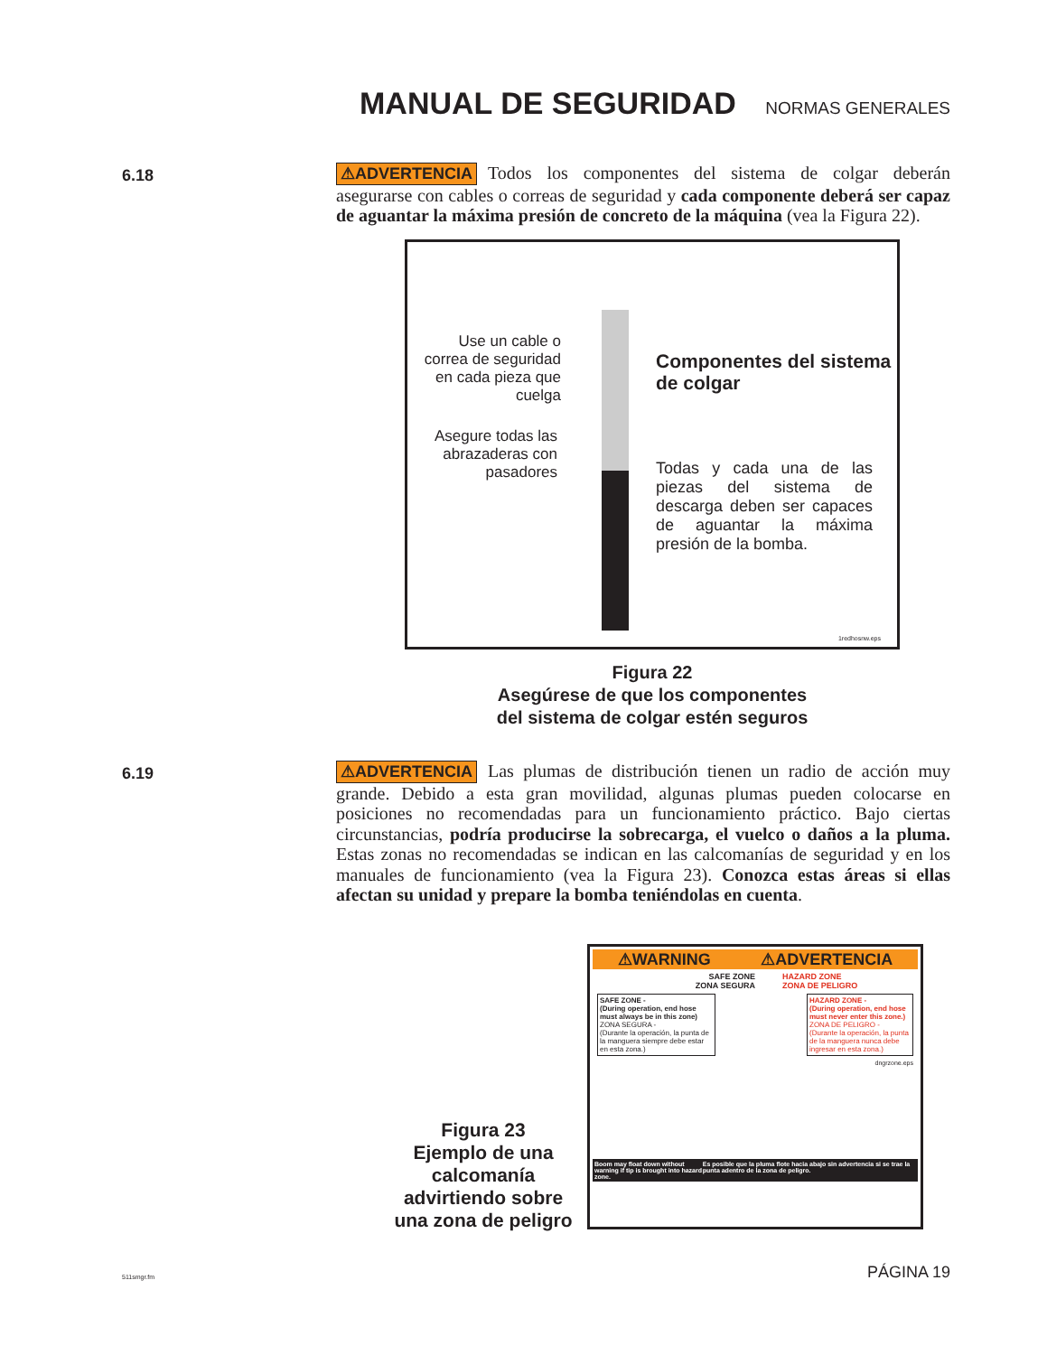MANUAL DE SEGURIDAD
NORMAS GENERALES
6.18
⚠ADVERTENCIA Todos los componentes del sistema de colgar deberán asegurarse con cables o correas de seguridad y cada componente deberá ser capaz de aguantar la máxima presión de concreto de la máquina (vea la Figura 22).
Use un cable o correa de seguridad en cada pieza que cuelga
Asegure todas las abrazaderas con pasadores
Componentes del sistema de colgar
Todas y cada una de las piezas del sistema de descarga deben ser capaces de aguantar la máxima presión de la bomba.
1redhosnw.eps
Figura 22
Asegúrese de que los componentes
del sistema de colgar estén seguros
6.19
⚠ADVERTENCIA Las plumas de distribución tienen un radio de acción muy grande. Debido a esta gran movilidad, algunas plumas pueden colocarse en posiciones no recomendadas para un funcionamiento práctico. Bajo ciertas circunstancias, podría producirse la sobrecarga, el vuelco o daños a la pluma. Estas zonas no recomendadas se indican en las calcomanías de seguridad y en los manuales de funcionamiento (vea la Figura 23). Conozca estas áreas si ellas afectan su unidad y prepare la bomba teniéndolas en cuenta.
Figura 23
Ejemplo de una calcomanía advirtiendo sobre una zona de peligro
⚠WARNING ⚠ADVERTENCIA
SAFE ZONE
ZONA SEGURA
HAZARD ZONE
ZONA DE PELIGRO
SAFE ZONE -
(During operation, end hose must always be in this zone)
ZONA SEGURA -
(Durante la operación, la punta de la manguera siempre debe estar en esta zona.)
HAZARD ZONE -
(During operation, end hose must never enter this zone.)
ZONA DE PELIGRO -
(Durante la operación, la punta de la manguera nunca debe ingresar en esta zona.)
dngrzone.eps
Boom may float down without warning if tip is brought into hazard zone.
Es posible que la pluma flote hacia abajo sin advertencia si se trae la punta adentro de la zona de peligro.
511smgr.fm PÁGINA 19